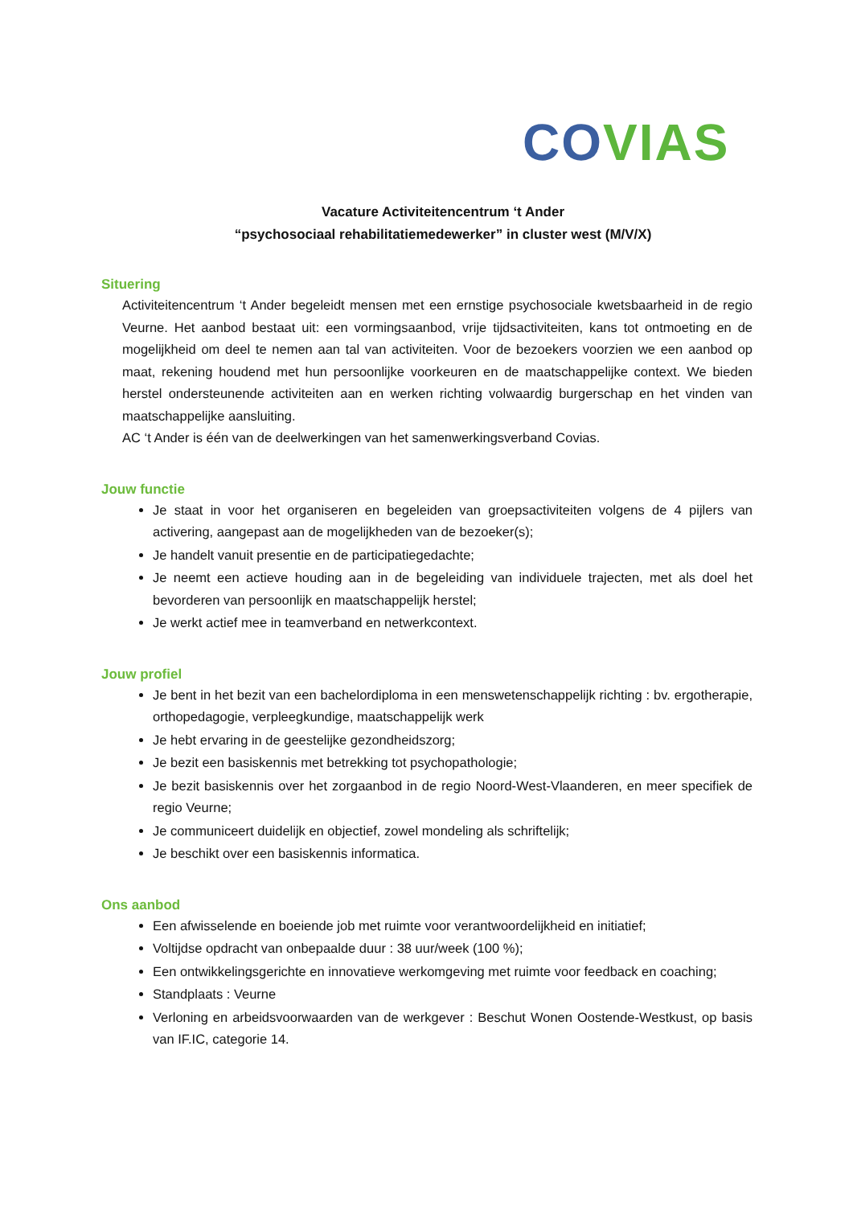CO VIAS
Vacature Activiteitencentrum ‘t Ander
“psychosociaal rehabilitatiemedewerker” in cluster west (M/V/X)
Situering
Activiteitencentrum ‘t Ander begeleidt mensen met een ernstige psychosociale kwetsbaarheid in de regio Veurne. Het aanbod bestaat uit: een vormingsaanbod, vrije tijdsactiviteiten, kans tot ontmoeting en de mogelijkheid om deel te nemen aan tal van activiteiten. Voor de bezoekers voorzien we een aanbod op maat, rekening houdend met hun persoonlijke voorkeuren en de maatschappelijke context. We bieden herstel ondersteunende activiteiten aan en werken richting volwaardig burgerschap en het vinden van maatschappelijke aansluiting.
AC ‘t Ander is één van de deelwerkingen van het samenwerkingsverband Covias.
Jouw functie
Je staat in voor het organiseren en begeleiden van groepsactiviteiten volgens de 4 pijlers van activering, aangepast aan de mogelijkheden van de bezoeker(s);
Je handelt vanuit presentie en de participatiegedachte;
Je neemt een actieve houding aan in de begeleiding van individuele trajecten, met als doel het bevorderen van persoonlijk en maatschappelijk herstel;
Je werkt actief mee in teamverband en netwerkcontext.
Jouw profiel
Je bent in het bezit van een bachelordiploma in een menswetenschappelijk richting : bv. ergotherapie, orthopedagogie, verpleegkundige, maatschappelijk werk
Je hebt ervaring in de geestelijke gezondheidszorg;
Je bezit een basiskennis met betrekking tot psychopathologie;
Je bezit basiskennis over het zorgaanbod in de regio Noord-West-Vlaanderen, en meer specifiek de regio Veurne;
Je communiceert duidelijk en objectief, zowel mondeling als schriftelijk;
Je beschikt over een basiskennis informatica.
Ons aanbod
Een afwisselende en boeiende job met ruimte voor verantwoordelijkheid en initiatief;
Voltijdse opdracht van onbepaalde duur : 38 uur/week (100 %);
Een ontwikkelingsgerichte en innovatieve werkomgeving met ruimte voor feedback en coaching;
Standplaats : Veurne
Verloning en arbeidsvoorwaarden van de werkgever : Beschut Wonen Oostende-Westkust, op basis van IF.IC, categorie 14.